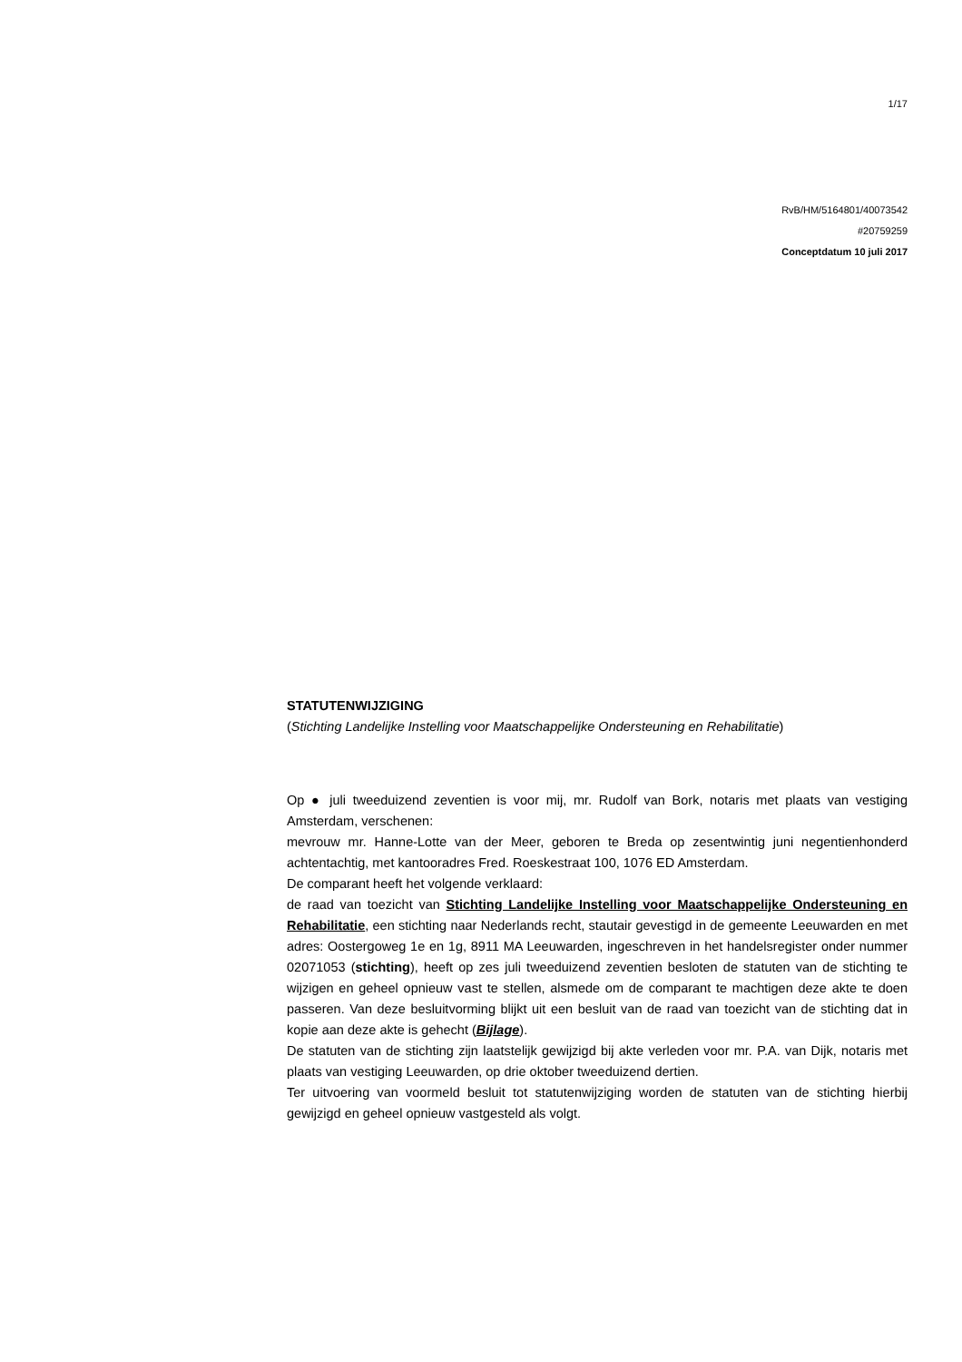1/17
RvB/HM/5164801/40073542
#20759259
Conceptdatum 10 juli 2017
STATUTENWIJZIGING
(Stichting Landelijke Instelling voor Maatschappelijke Ondersteuning en Rehabilitatie)
Op ● juli tweeduizend zeventien is voor mij, mr. Rudolf van Bork, notaris met plaats van vestiging Amsterdam, verschenen:
mevrouw mr. Hanne-Lotte van der Meer, geboren te Breda op zesentwintig juni negentienhonderd achtentachtig, met kantooradres Fred. Roeskestraat 100, 1076 ED Amsterdam.
De comparant heeft het volgende verklaard:
de raad van toezicht van Stichting Landelijke Instelling voor Maatschappelijke Ondersteuning en Rehabilitatie, een stichting naar Nederlands recht, stautair gevestigd in de gemeente Leeuwarden en met adres: Oostergoweg 1e en 1g, 8911 MA Leeuwarden, ingeschreven in het handelsregister onder nummer 02071053 (stichting), heeft op zes juli tweeduizend zeventien besloten de statuten van de stichting te wijzigen en geheel opnieuw vast te stellen, alsmede om de comparant te machtigen deze akte te doen passeren. Van deze besluitvorming blijkt uit een besluit van de raad van toezicht van de stichting dat in kopie aan deze akte is gehecht (Bijlage).
De statuten van de stichting zijn laatstelijk gewijzigd bij akte verleden voor mr. P.A. van Dijk, notaris met plaats van vestiging Leeuwarden, op drie oktober tweeduizend dertien.
Ter uitvoering van voormeld besluit tot statutenwijziging worden de statuten van de stichting hierbij gewijzigd en geheel opnieuw vastgesteld als volgt.